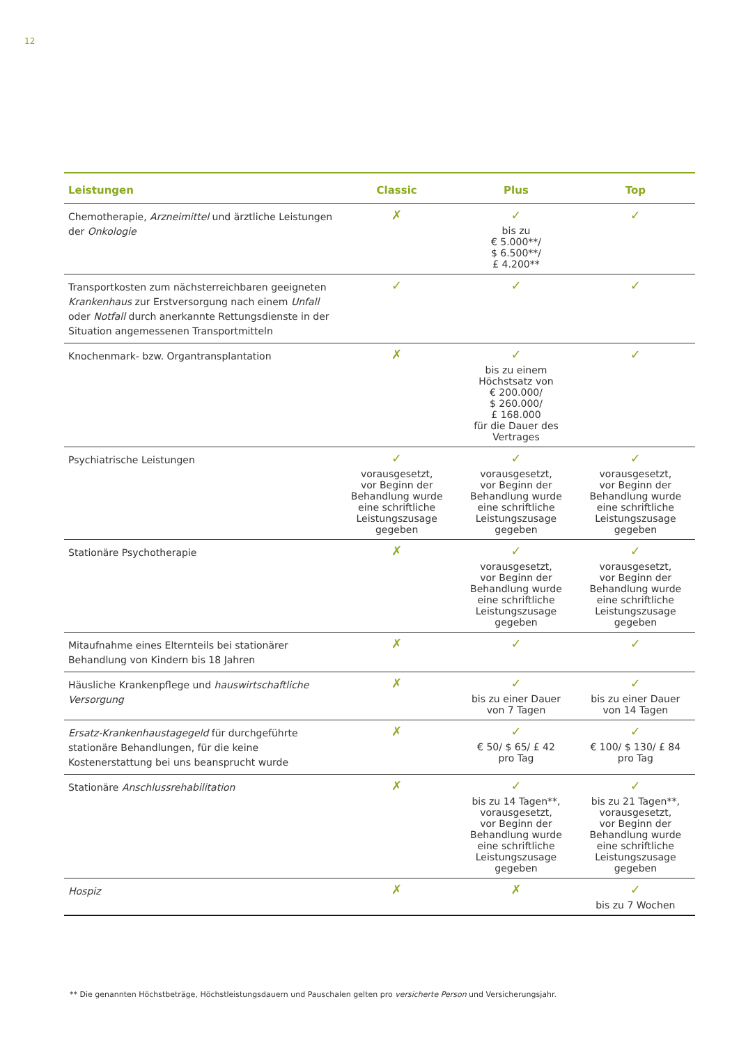12
| Leistungen | Classic | Plus | Top |
| --- | --- | --- | --- |
| Chemotherapie, Arzneimittel und ärztliche Leistungen der Onkologie | ✗ | ✓ bis zu € 5.000**/ $ 6.500**/ £ 4.200** | ✓ |
| Transportkosten zum nächsterreichbaren geeigneten Krankenhaus zur Erstversorgung nach einem Unfall oder Notfall durch anerkannte Rettungsdienste in der Situation angemessenen Transportmitteln | ✓ | ✓ | ✓ |
| Knochenmark- bzw. Organtransplantation | ✗ | ✓ bis zu einem Höchstsatz von € 200.000/ $ 260.000/ £ 168.000 für die Dauer des Vertrages | ✓ |
| Psychiatrische Leistungen | ✓ vorausgesetzt, vor Beginn der Behandlung wurde eine schriftliche Leistungszusage gegeben | ✓ vorausgesetzt, vor Beginn der Behandlung wurde eine schriftliche Leistungszusage gegeben | ✓ vorausgesetzt, vor Beginn der Behandlung wurde eine schriftliche Leistungszusage gegeben |
| Stationäre Psychotherapie | ✗ | ✓ vorausgesetzt, vor Beginn der Behandlung wurde eine schriftliche Leistungszusage gegeben | ✓ vorausgesetzt, vor Beginn der Behandlung wurde eine schriftliche Leistungszusage gegeben |
| Mitaufnahme eines Elternteils bei stationärer Behandlung von Kindern bis 18 Jahren | ✗ | ✓ | ✓ |
| Häusliche Krankenpflege und hauswirtschaftliche Versorgung | ✗ | ✓ bis zu einer Dauer von 7 Tagen | ✓ bis zu einer Dauer von 14 Tagen |
| Ersatz-Krankenhaustagegeld für durchgeführte stationäre Behandlungen, für die keine Kostenerstattung bei uns beansprucht wurde | ✗ | ✓ € 50/ $ 65/ £ 42 pro Tag | ✓ € 100/ $ 130/ £ 84 pro Tag |
| Stationäre Anschlussrehabilitation | ✗ | ✓ bis zu 14 Tagen**, vorausgesetzt, vor Beginn der Behandlung wurde eine schriftliche Leistungszusage gegeben | ✓ bis zu 21 Tagen**, vorausgesetzt, vor Beginn der Behandlung wurde eine schriftliche Leistungszusage gegeben |
| Hospiz | ✗ | ✗ | ✓ bis zu 7 Wochen |
** Die genannten Höchstbeträge, Höchstleistungsdauern und Pauschalen gelten pro versicherte Person und Versicherungsjahr.